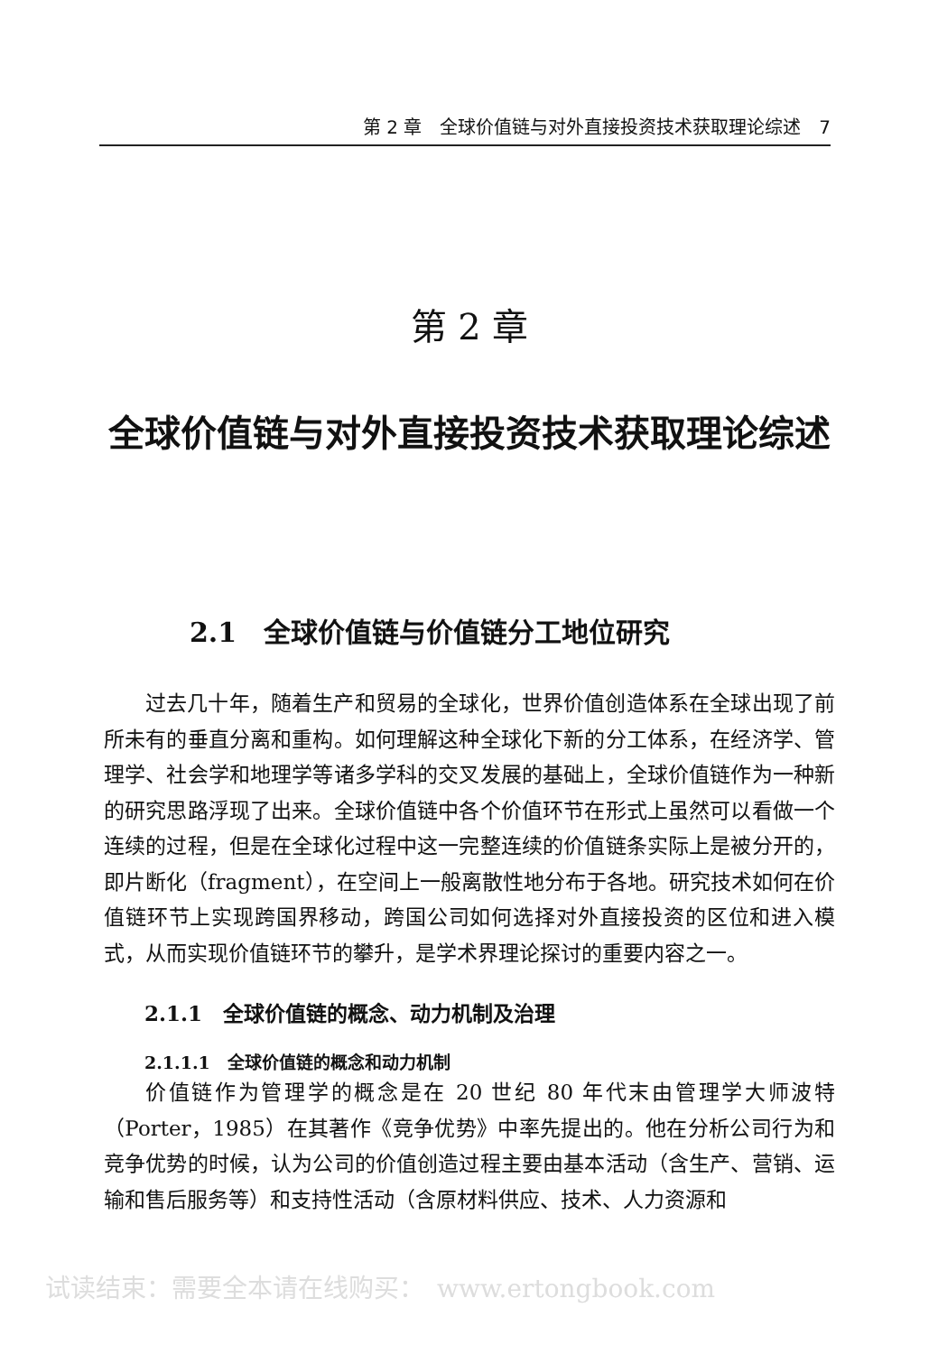第 2 章　全球价值链与对外直接投资技术获取理论综述　7
第 2 章
全球价值链与对外直接投资技术获取理论综述
2.1　全球价值链与价值链分工地位研究
过去几十年，随着生产和贸易的全球化，世界价值创造体系在全球出现了前所未有的垂直分离和重构。如何理解这种全球化下新的分工体系，在经济学、管理学、社会学和地理学等诸多学科的交叉发展的基础上，全球价值链作为一种新的研究思路浮现了出来。全球价值链中各个价值环节在形式上虽然可以看做一个连续的过程，但是在全球化过程中这一完整连续的价值链条实际上是被分开的，即片断化（fragment），在空间上一般离散性地分布于各地。研究技术如何在价值链环节上实现跨国界移动，跨国公司如何选择对外直接投资的区位和进入模式，从而实现价值链环节的攀升，是学术界理论探讨的重要内容之一。
2.1.1　全球价值链的概念、动力机制及治理
2.1.1.1　全球价值链的概念和动力机制
价值链作为管理学的概念是在 20 世纪 80 年代末由管理学大师波特（Porter，1985）在其著作《竞争优势》中率先提出的。他在分析公司行为和竞争优势的时候，认为公司的价值创造过程主要由基本活动（含生产、营销、运输和售后服务等）和支持性活动（含原材料供应、技术、人力资源和
试读结束：需要全本请在线购买：　www.ertongbook.com